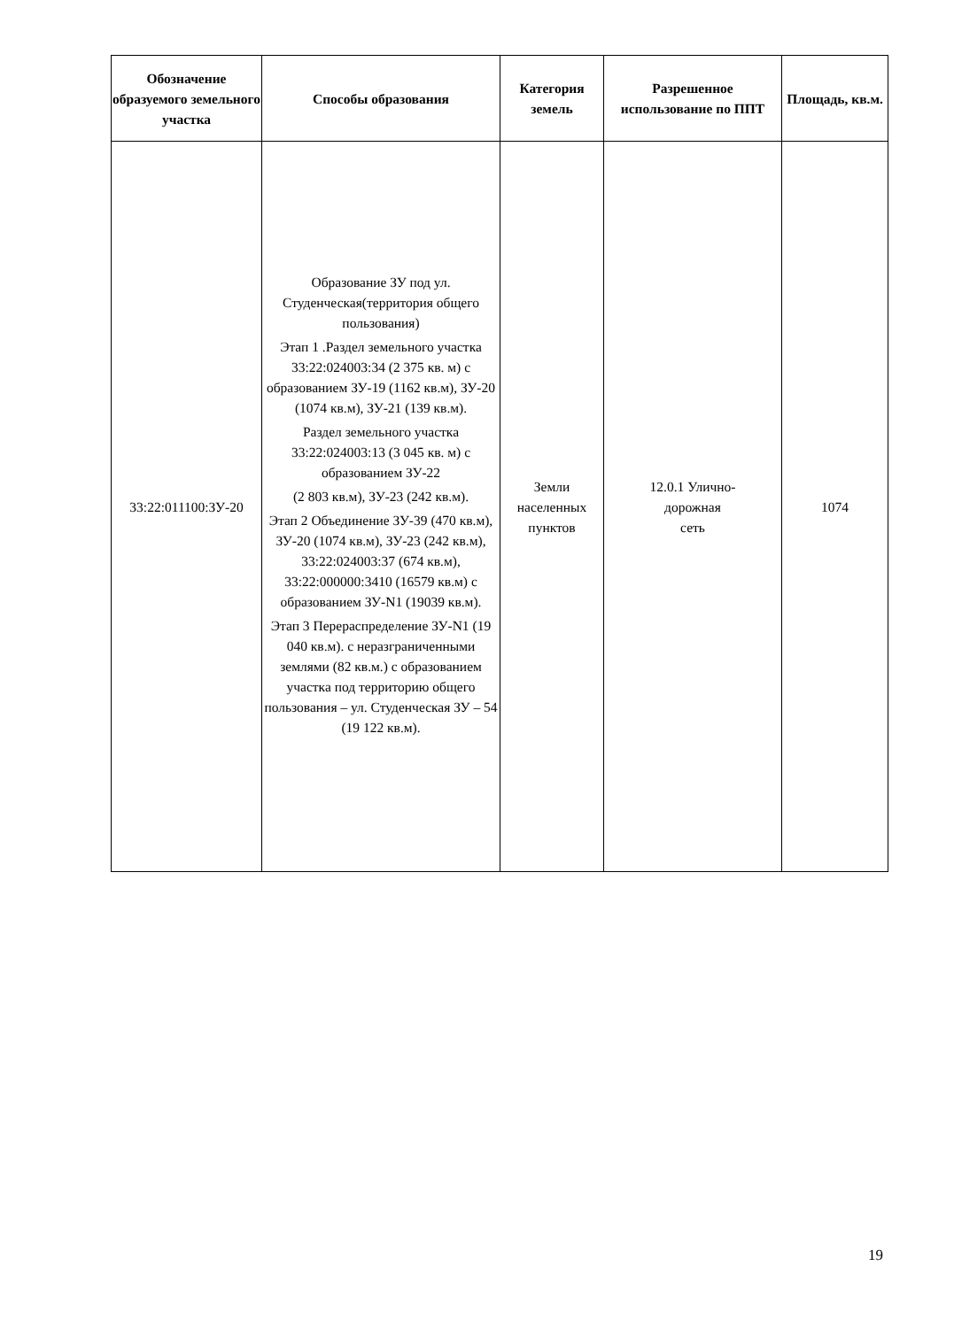| Обозначение образуемого земельного участка | Способы образования | Категория земель | Разрешенное использование по ППТ | Площадь, кв.м. |
| --- | --- | --- | --- | --- |
| 33:22:011100:ЗУ-20 | Образование ЗУ под ул. Студенческая(территория общего пользования) Этап 1 .Раздел земельного участка 33:22:024003:34 (2 375 кв. м) с образованием ЗУ-19 (1162 кв.м), ЗУ-20 (1074 кв.м), ЗУ-21 (139 кв.м). Раздел земельного участка 33:22:024003:13 (3 045 кв. м) с образованием ЗУ-22 (2 803 кв.м), ЗУ-23 (242 кв.м). Этап 2 Объединение ЗУ-39 (470 кв.м), ЗУ-20 (1074 кв.м), ЗУ-23 (242 кв.м), 33:22:024003:37 (674 кв.м), 33:22:000000:3410 (16579 кв.м) с образованием ЗУ-N1 (19039 кв.м). Этап 3 Перераспределение ЗУ-N1 (19 040 кв.м). с неразграниченными землями (82 кв.м.) с образованием участка под территорию общего пользования – ул. Студенческая ЗУ – 54 (19 122 кв.м). | Земли населенных пунктов | 12.0.1 Улично- дорожная сеть | 1074 |
19